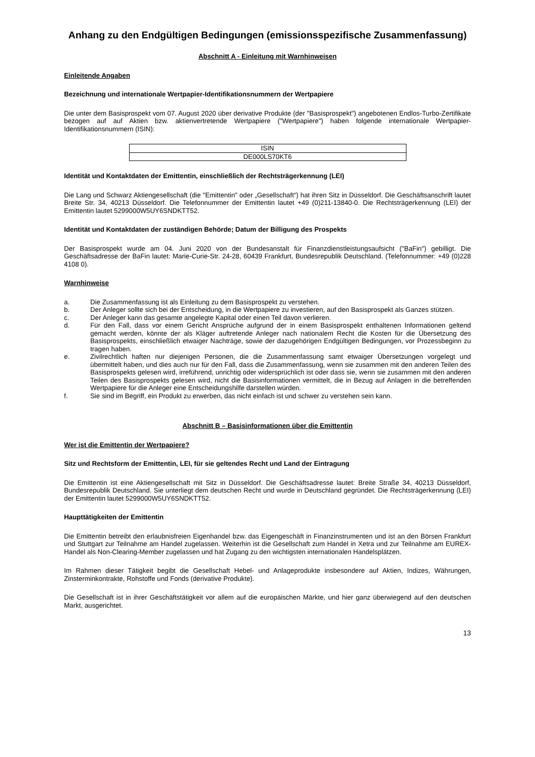Anhang zu den Endgültigen Bedingungen (emissionsspezifische Zusammenfassung)
Abschnitt A - Einleitung mit Warnhinweisen
Einleitende Angaben
Bezeichnung und internationale Wertpapier-Identifikationsnummern der Wertpapiere
Die unter dem Basisprospekt vom 07. August 2020 über derivative Produkte (der "Basisprospekt") angebotenen Endlos-Turbo-Zertifikate bezogen auf auf Aktien bzw. aktienvertretende Wertpapiere ("Wertpapiere") haben folgende internationale Wertpapier-Identifikationsnummern (ISIN):
| ISIN |
| --- |
| DE000LS70KT6 |
Identität und Kontaktdaten der Emittentin, einschließlich der Rechtsträgerkennung (LEI)
Die Lang und Schwarz Aktiengesellschaft (die "Emittentin" oder „Gesellschaft“) hat ihren Sitz in Düsseldorf. Die Geschäftsanschrift lautet Breite Str. 34, 40213 Düsseldorf. Die Telefonnummer der Emittentin lautet +49 (0)211-13840-0. Die Rechtsträgerkennung (LEI) der Emittentin lautet 5299000W5UY6SNDKTT52.
Identität und Kontaktdaten der zuständigen Behörde; Datum der Billigung des Prospekts
Der Basisprospekt wurde am 04. Juni 2020 von der Bundesanstalt für Finanzdienstleistungsaufsicht ("BaFin") gebilligt. Die Geschäftsadresse der BaFin lautet: Marie-Curie-Str. 24-28, 60439 Frankfurt, Bundesrepublik Deutschland. (Telefonnummer: +49 (0)228 4108 0).
Warnhinweise
a. Die Zusammenfassung ist als Einleitung zu dem Basisprospekt zu verstehen.
b. Der Anleger sollte sich bei der Entscheidung, in die Wertpapiere zu investieren, auf den Basisprospekt als Ganzes stützen.
c. Der Anleger kann das gesamte angelegte Kapital oder einen Teil davon verlieren.
d. Für den Fall, dass vor einem Gericht Ansprüche aufgrund der in einem Basisprospekt enthaltenen Informationen geltend gemacht werden, könnte der als Kläger auftretende Anleger nach nationalem Recht die Kosten für die Übersetzung des Basisprospekts, einschließlich etwaiger Nachträge, sowie der dazugehörigen Endgültigen Bedingungen, vor Prozessbeginn zu tragen haben.
e. Zivilrechtlich haften nur diejenigen Personen, die die Zusammenfassung samt etwaiger Übersetzungen vorgelegt und übermittelt haben, und dies auch nur für den Fall, dass die Zusammenfassung, wenn sie zusammen mit den anderen Teilen des Basisprospekts gelesen wird, irreführend, unrichtig oder widersprüchlich ist oder dass sie, wenn sie zusammen mit den anderen Teilen des Basisprospekts gelesen wird, nicht die Basisinformationen vermittelt, die in Bezug auf Anlagen in die betreffenden Wertpapiere für die Anleger eine Entscheidungshilfe darstellen würden.
f. Sie sind im Begriff, ein Produkt zu erwerben, das nicht einfach ist und schwer zu verstehen sein kann.
Abschnitt B – Basisinformationen über die Emittentin
Wer ist die Emittentin der Wertpapiere?
Sitz und Rechtsform der Emittentin, LEI, für sie geltendes Recht und Land der Eintragung
Die Emittentin ist eine Aktiengesellschaft mit Sitz in Düsseldorf. Die Geschäftsadresse lautet: Breite Straße 34, 40213 Düsseldorf, Bundesrepublik Deutschland. Sie unterliegt dem deutschen Recht und wurde in Deutschland gegründet. Die Rechtsträgerkennung (LEI) der Emittentin lautet 5299000W5UY6SNDKTT52.
Haupttätigkeiten der Emittentin
Die Emittentin betreibt den erlaubnisfreien Eigenhandel bzw. das Eigengeschäft in Finanzinstrumenten und ist an den Börsen Frankfurt und Stuttgart zur Teilnahme am Handel zugelassen. Weiterhin ist die Gesellschaft zum Handel in Xetra und zur Teilnahme am EUREX-Handel als Non-Clearing-Member zugelassen und hat Zugang zu den wichtigsten internationalen Handelsplätzen.
Im Rahmen dieser Tätigkeit begibt die Gesellschaft Hebel- und Anlageprodukte insbesondere auf Aktien, Indizes, Währungen, Zinsterminkontrakte, Rohstoffe und Fonds (derivative Produkte).
Die Gesellschaft ist in ihrer Geschäftstätigkeit vor allem auf die europäischen Märkte, und hier ganz überwiegend auf den deutschen Markt, ausgerichtet.
13